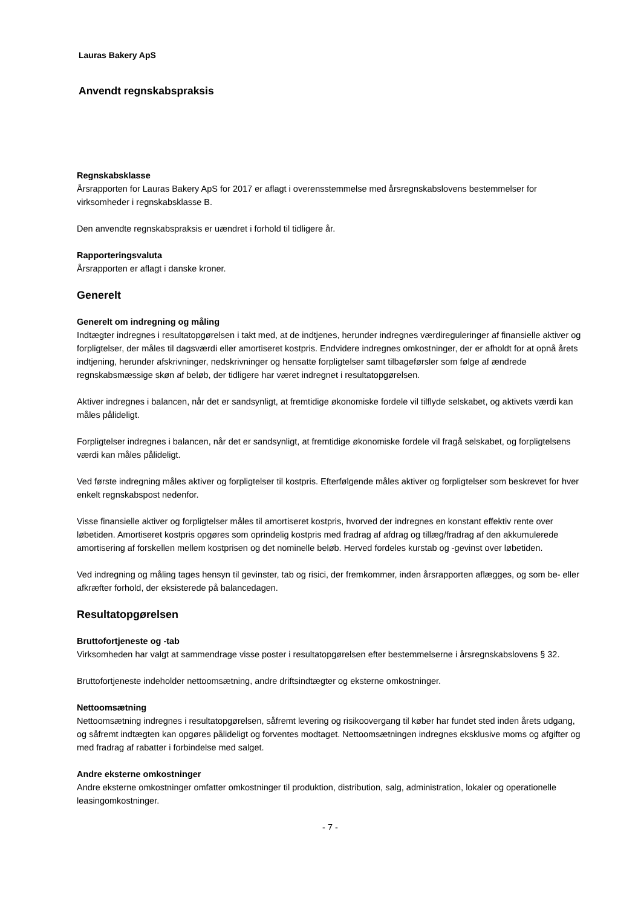Lauras Bakery ApS
Anvendt regnskabspraksis
Regnskabsklasse
Årsrapporten for Lauras Bakery ApS for 2017 er aflagt i overensstemmelse med årsregnskabslovens bestemmelser for virksomheder i regnskabsklasse B.
Den anvendte regnskabspraksis er uændret i forhold til tidligere år.
Rapporteringsvaluta
Årsrapporten er aflagt i danske kroner.
Generelt
Generelt om indregning og måling
Indtægter indregnes i resultatopgørelsen i takt med, at de indtjenes, herunder indregnes værdireguleringer af finansielle aktiver og forpligtelser, der måles til dagsværdi eller amortiseret kostpris. Endvidere indregnes omkostninger, der er afholdt for at opnå årets indtjening, herunder afskrivninger, nedskrivninger og hensatte forpligtelser samt tilbageførsler som følge af ændrede regnskabsmæssige skøn af beløb, der tidligere har været indregnet i resultatopgørelsen.
Aktiver indregnes i balancen, når det er sandsynligt, at fremtidige økonomiske fordele vil tilflyde selskabet, og aktivets værdi kan måles pålideligt.
Forpligtelser indregnes i balancen, når det er sandsynligt, at fremtidige økonomiske fordele vil fragå selskabet, og forpligtelsens værdi kan måles pålideligt.
Ved første indregning måles aktiver og forpligtelser til kostpris. Efterfølgende måles aktiver og forpligtelser som beskrevet for hver enkelt regnskabspost nedenfor.
Visse finansielle aktiver og forpligtelser måles til amortiseret kostpris, hvorved der indregnes en konstant effektiv rente over løbetiden. Amortiseret kostpris opgøres som oprindelig kostpris med fradrag af afdrag og tillæg/fradrag af den akkumulerede amortisering af forskellen mellem kostprisen og det nominelle beløb. Herved fordeles kurstab og -gevinst over løbetiden.
Ved indregning og måling tages hensyn til gevinster, tab og risici, der fremkommer, inden årsrapporten aflægges, og som be- eller afkræfter forhold, der eksisterede på balancedagen.
Resultatopgørelsen
Bruttofortjeneste og -tab
Virksomheden har valgt at sammendrage visse poster i resultatopgørelsen efter bestemmelserne i årsregnskabslovens § 32.
Bruttofortjeneste indeholder nettoomsætning, andre driftsindtægter og eksterne omkostninger.
Nettoomsætning
Nettoomsætning indregnes i resultatopgørelsen, såfremt levering og risikoovergang til køber har fundet sted inden årets udgang, og såfremt indtægten kan opgøres pålideligt og forventes modtaget. Nettoomsætningen indregnes eksklusive moms og afgifter og med fradrag af rabatter i forbindelse med salget.
Andre eksterne omkostninger
Andre eksterne omkostninger omfatter omkostninger til produktion, distribution, salg, administration, lokaler og operationelle leasingomkostninger.
- 7 -